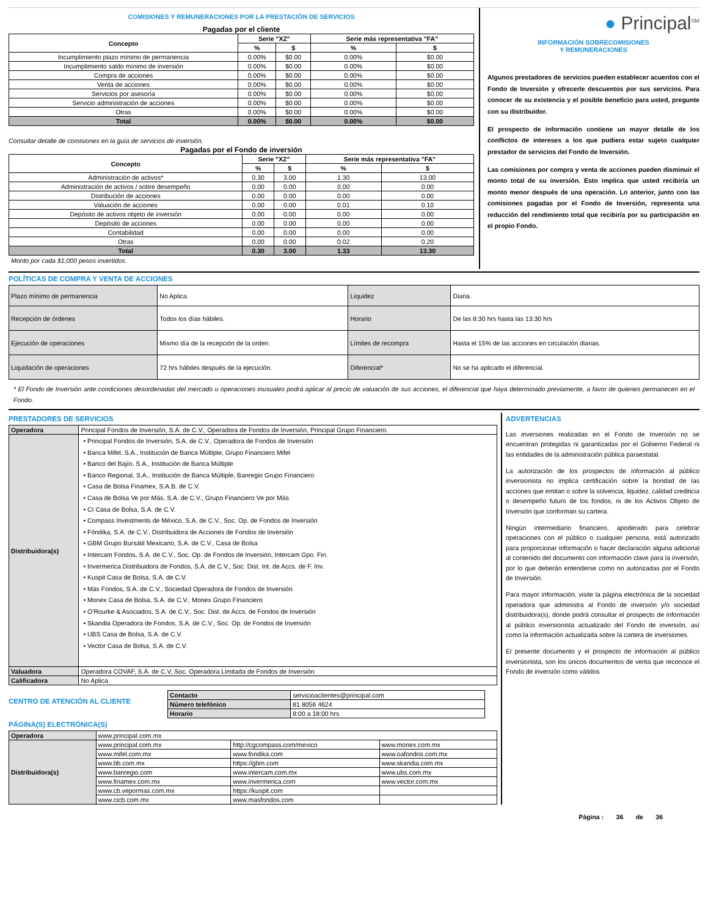COMISIONES Y REMUNERACIONES POR LA PRESTACIÓN DE SERVICIOS
Pagadas por el cliente
| Concepto | Serie "XZ" | | Serie más representativa "FA" | |
| --- | --- | --- | --- | --- |
| | % | $ | % | $ |
| Incumplimiento plazo mínimo de permanencia | 0.00% | $0.00 | 0.00% | $0.00 |
| Incumplimiento saldo mínimo de inversión | 0.00% | $0.00 | 0.00% | $0.00 |
| Compra de acciones | 0.00% | $0.00 | 0.00% | $0.00 |
| Venta de acciones | 0.00% | $0.00 | 0.00% | $0.00 |
| Servicios por asesoría | 0.00% | $0.00 | 0.00% | $0.00 |
| Servicio administración de acciones | 0.00% | $0.00 | 0.00% | $0.00 |
| Otras | 0.00% | $0.00 | 0.00% | $0.00 |
| Total | 0.00% | $0.00 | 0.00% | $0.00 |
Consultar detalle de comisiones en la guía de servicios de inversión.
Pagadas por el Fondo de inversión
| Concepto | Serie "XZ" | | Serie más representativa "FA" | |
| --- | --- | --- | --- | --- |
| | % | $ | % | $ |
| Administración de activos* | 0.30 | 3.00 | 1.30 | 13.00 |
| Administración de activos / sobre desempeño | 0.00 | 0.00 | 0.00 | 0.00 |
| Distribución de acciones | 0.00 | 0.00 | 0.00 | 0.00 |
| Valuación de acciones | 0.00 | 0.00 | 0.01 | 0.10 |
| Depósito de activos objeto de inversión | 0.00 | 0.00 | 0.00 | 0.00 |
| Depósito de acciones | 0.00 | 0.00 | 0.00 | 0.00 |
| Contabilidad | 0.00 | 0.00 | 0.00 | 0.00 |
| Otras | 0.00 | 0.00 | 0.02 | 0.20 |
| Total | 0.30 | 3.00 | 1.33 | 13.30 |
Monto por cada $1,000 pesos invertidos.
● Principal<sup>SM</sup>
INFORMACIÓN SOBRECOMISIONES
Y REMUNERACIONES
Algunos prestadores de servicios pueden establecer acuerdos con el Fondo de Inversión y ofrecerle descuentos por sus servicios. Para conocer de su existencia y el posible beneficio para usted, pregunte con su distribuidor.
El prospecto de información contiene un mayor detalle de los conflictos de intereses a los que pudiera estar sujeto cualquier prestador de servicios del Fondo de Inversión.
Las comisiones por compra y venta de acciones pueden disminuir el monto total de su inversión. Esto implica que usted recibiría un monto menor después de una operación. Lo anterior, junto con las comisiones pagadas por el Fondo de Inversión, representa una reducción del rendimiento total que recibiría por su participación en el propio Fondo.
POLÍTICAS DE COMPRA Y VENTA DE ACCIONES
| Plazo mínimo de permanencia | No Aplica. | Liquidez | Diaria. |
| Recepción de órdenes | Todos los días hábiles. | Horario | De las 8:30 hrs hasta las 13:30 hrs |
| Ejecución de operaciones | Mismo día de la recepción de la orden. | Límites de recompra | Hasta el 15% de las acciones en circulación diarias. |
| Liquidación de operaciones | 72 hrs hábiles después de la ejecución. | Diferencial* | No se ha aplicado el diferencial. |
* El Fondo de Inversión ante condiciones desordenadas del mercado u operaciones inusuales podrá aplicar al precio de valuación de sus acciones, el diferencial que haya determinado previamente, a favor de quienes permanecen en el Fondo.
PRESTADORES DE SERVICIOS
| Operadora | Principal Fondos de Inversión, S.A. de C.V., Operadora de Fondos de Inversión, Principal Grupo Financiero. |
| Distribuidora(s) | • Principal Fondos de Inversión, S.A. de C.V., Operadora de Fondos de Inversión • Banca Mifel, S.A., Institución de Banca Múltiple, Grupo Financiero Mifel • Banco del Bajío, S.A., Institución de Banca Múltiple • Banco Regional, S.A., Institución de Banca Múltiple, Banregio Grupo Financiero • Casa de Bolsa Finamex, S.A.B. de C.V. • Casa de Bolsa Ve por Más, S.A. de C.V., Grupo Financiero Ve por Más • CI Casa de Bolsa, S.A. de C.V. • Compass Investments de México, S.A. de C.V., Soc. Op. de Fondos de Inversión • Fóndika, S.A. de C.V., Distribuidora de Acciones de Fondos de Inversión • GBM Grupo Bursátil Mexicano, S.A. de C.V., Casa de Bolsa • Intercam Fondos, S.A. de C.V., Soc. Op. de Fondos de Inversión, Intercam Gpo. Fin. • Invermerica Distribuidora de Fondos, S.A. de C.V., Soc. Dist. Int. de Accs. de F. Inv. • Kuspit Casa de Bolsa, S.A. de C.V. • Más Fondos, S.A. de C.V., Sociedad Operadora de Fondos de Inversión • Monex Casa de Bolsa, S.A. de C.V., Monex Grupo Financiero • O’Rourke & Asociados, S.A. de C.V., Soc. Dist. de Accs. de Fondos de Inversión • Skandia Operadora de Fondos, S.A. de C.V., Soc. Op. de Fondos de Inversión • UBS Casa de Bolsa, S.A. de C.V. • Vector Casa de Bolsa, S.A. de C.V. |
| Valuadora | Operadora COVAF, S.A. de C.V, Soc. Operadora Limitada de Fondos de Inversión |
| Calificadora | No Aplica |
CENTRO DE ATENCIÓN AL CLIENTE
| Contacto | servicioaclientes@principal.com |
| Número telefónico | 81 8056 4624 |
| Horario | 8:00 a 18:00 hrs |
PÁGINA(S) ELECTRÓNICA(S)
| Operadora | www.principal.com.mx | | |
| Distribuidora(s) | www.principal.com.mx | http://cgcompass.com/mexico | www.monex.com.mx |
| | www.mifel.com.mx | www.fondika.com | www.oafondos.com.mx |
| | www.bb.com.mx | https://gbm.com | www.skandia.com.mx |
| | www.banregio.com | www.intercam.com.mx | www.ubs.com.mx |
| | www.finamex.com.mx | www.invermerica.com | www.vector.com.mx |
| | www.cb.vepormas.com.mx | https://kuspit.com | |
| | www.cicb.com.mx | www.masfondos.com | |
ADVERTENCIAS
Las inversiones realizadas en el Fondo de Inversión no se encuentran protegidas ni garantizadas por el Gobierno Federal ni las entidades de la administración pública paraestatal.
La autorización de los prospectos de información al público inversionista no implica certificación sobre la bondad de las acciones que emitan o sobre la solvencia, liquidez, calidad crediticia o desempeño futuro de los fondos, ni de los Activos Objeto de Inversión que conforman su cartera.
Ningún intermediario financiero, apoderado para celebrar operaciones con el público o cualquier persona, está autorizado para proporcionar información o hacer declaración alguna adicional al contenido del documento con información clave para la inversión, por lo que deberán entenderse como no autorizadas por el Fondo de Inversión.
Para mayor información, visite la página electrónica de la sociedad operadora que administra al Fondo de inversión y/o sociedad distribuidora(s), donde podrá consultar el prospecto de información al público inversionista actualizado del Fondo de inversión, así como la información actualizada sobre la cartera de inversiones.
El presente documento y el prospecto de información al público inversionista, son los únicos documentos de venta que reconoce el Fondo de inversión como válidos
Página : 36 de 36